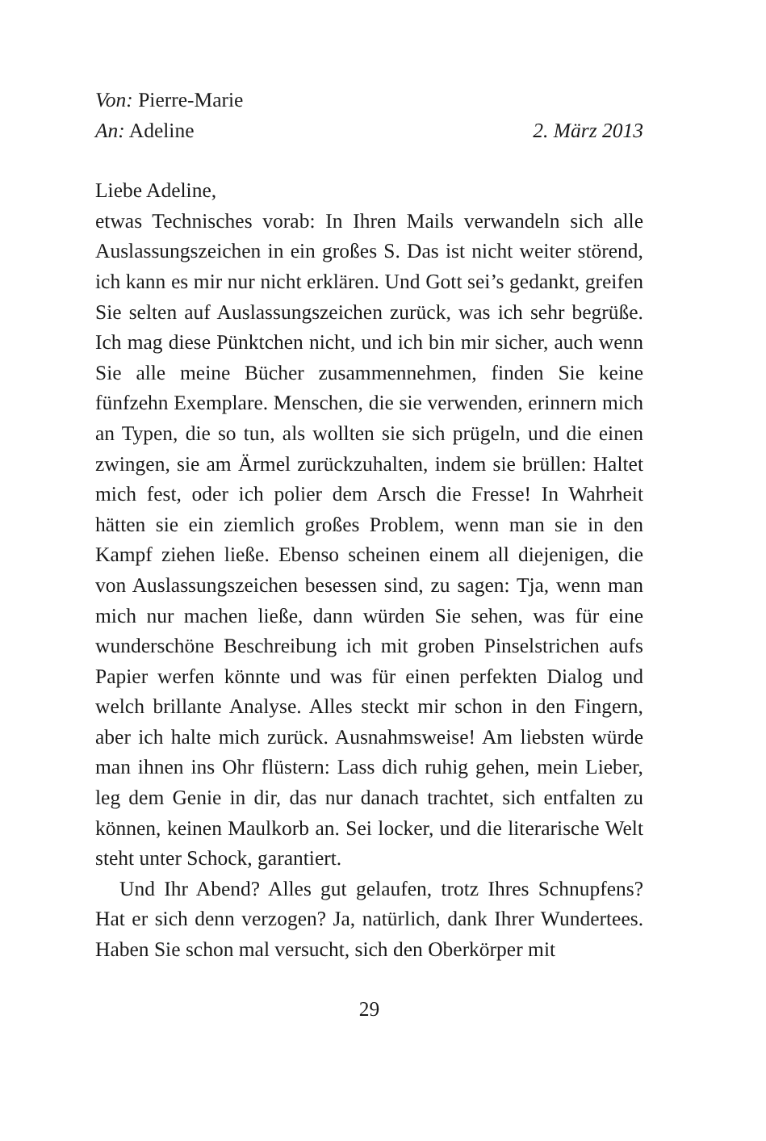Von: Pierre-Marie
An: Adeline 2. März 2013
Liebe Adeline,
etwas Technisches vorab: In Ihren Mails verwandeln sich alle Auslassungszeichen in ein großes S. Das ist nicht weiter störend, ich kann es mir nur nicht erklären. Und Gott sei’s gedankt, greifen Sie selten auf Auslassungszeichen zurück, was ich sehr begrüße. Ich mag diese Pünktchen nicht, und ich bin mir sicher, auch wenn Sie alle meine Bücher zusammennehmen, finden Sie keine fünfzehn Exemplare. Menschen, die sie verwenden, erinnern mich an Typen, die so tun, als wollten sie sich prügeln, und die einen zwingen, sie am Ärmel zurückzuhalten, indem sie brüllen: Haltet mich fest, oder ich polier dem Arsch die Fresse! In Wahrheit hätten sie ein ziemlich großes Problem, wenn man sie in den Kampf ziehen ließe. Ebenso scheinen einem all diejenigen, die von Auslassungszeichen besessen sind, zu sagen: Tja, wenn man mich nur machen ließe, dann würden Sie sehen, was für eine wunderschöne Beschreibung ich mit groben Pinselstrichen aufs Papier werfen könnte und was für einen perfekten Dialog und welch brillante Analyse. Alles steckt mir schon in den Fingern, aber ich halte mich zurück. Ausnahmsweise! Am liebsten würde man ihnen ins Ohr flüstern: Lass dich ruhig gehen, mein Lieber, leg dem Genie in dir, das nur danach trachtet, sich entfalten zu können, keinen Maulkorb an. Sei locker, und die literarische Welt steht unter Schock, garantiert.
Und Ihr Abend? Alles gut gelaufen, trotz Ihres Schnupfens? Hat er sich denn verzogen? Ja, natürlich, dank Ihrer Wundertees. Haben Sie schon mal versucht, sich den Oberkörper mit
29